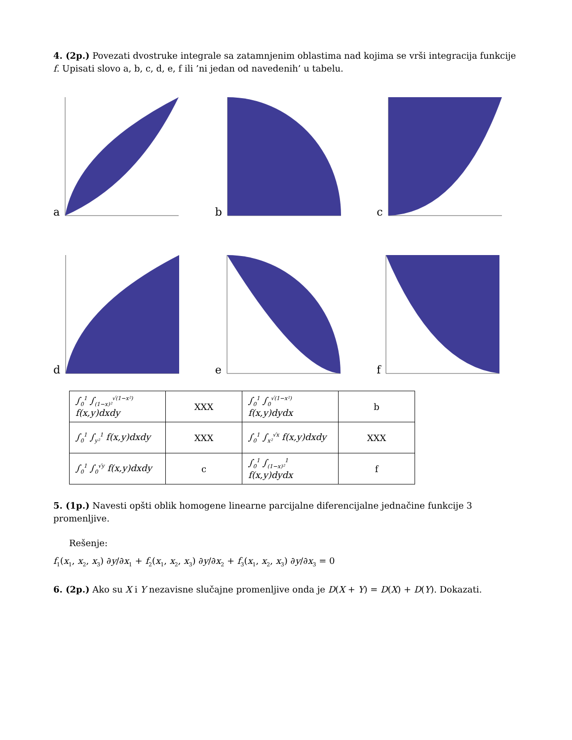4. (2p.) Povezati dvostruke integrale sa zatamnjenim oblastima nad kojima se vrši integracija funkcije f. Upisati slovo a, b, c, d, e, f ili ’ni jedan od navedenih’ u tabelu.
a
b
c
d
e
f
| ∫<sub>0</sub><sup>1</sup> ∫<sub>(1−x)²</sub><sup>√(1−x²)</sup> f(x,y)dxdy | XXX | ∫<sub>0</sub><sup>1</sup> ∫<sub>0</sub><sup>√(1−x²)</sup> f(x,y)dydx | b |
| ∫<sub>0</sub><sup>1</sup> ∫<sub>y²</sub><sup>1</sup> f(x,y)dxdy | XXX | ∫<sub>0</sub><sup>1</sup> ∫<sub>x²</sub><sup>√x</sup> f(x,y)dxdy | XXX |
| ∫<sub>0</sub><sup>1</sup> ∫<sub>0</sub><sup>√y</sup> f(x,y)dxdy | c | ∫<sub>0</sub><sup>1</sup> ∫<sub>(1−x)²</sub><sup>1</sup> f(x,y)dydx | f |
5. (1p.) Navesti opšti oblik homogene linearne parcijalne diferencijalne jednačine funkcije 3 promenljive.
Rešenje:
f<sub>1</sub>(x<sub>1</sub>, x<sub>2</sub>, x<sub>3</sub>) ∂y/∂x<sub>1</sub> + f<sub>2</sub>(x<sub>1</sub>, x<sub>2</sub>, x<sub>3</sub>) ∂y/∂x<sub>2</sub> + f<sub>3</sub>(x<sub>1</sub>, x<sub>2</sub>, x<sub>3</sub>) ∂y/∂x<sub>3</sub> = 0
6. (2p.) Ako su X i Y nezavisne slučajne promenljive onda je D(X + Y) = D(X) + D(Y). Dokazati.